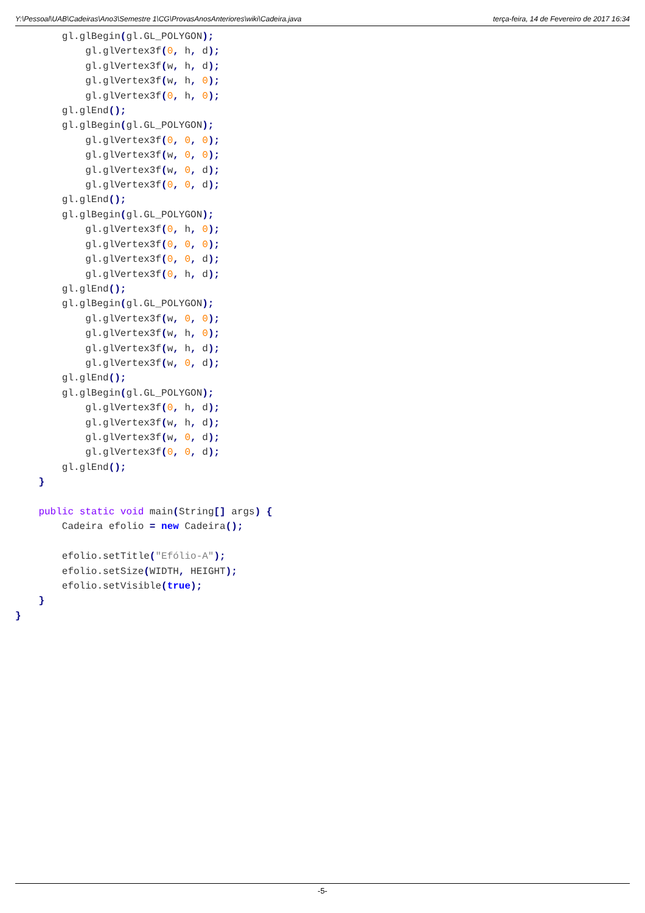Y:\Pessoal\UAB\Cadeiras\Ano3\Semestre 1\CG\ProvasAnosAnteriores\wiki\Cadeira.java terça-feira, 14 de Fevereiro de 2017 16:34
        gl.glBegin(gl.GL_POLYGON);
            gl.glVertex3f(0, h, d);
            gl.glVertex3f(w, h, d);
            gl.glVertex3f(w, h, 0);
            gl.glVertex3f(0, h, 0);
        gl.glEnd();
        gl.glBegin(gl.GL_POLYGON);
            gl.glVertex3f(0, 0, 0);
            gl.glVertex3f(w, 0, 0);
            gl.glVertex3f(w, 0, d);
            gl.glVertex3f(0, 0, d);
        gl.glEnd();
        gl.glBegin(gl.GL_POLYGON);
            gl.glVertex3f(0, h, 0);
            gl.glVertex3f(0, 0, 0);
            gl.glVertex3f(0, 0, d);
            gl.glVertex3f(0, h, d);
        gl.glEnd();
        gl.glBegin(gl.GL_POLYGON);
            gl.glVertex3f(w, 0, 0);
            gl.glVertex3f(w, h, 0);
            gl.glVertex3f(w, h, d);
            gl.glVertex3f(w, 0, d);
        gl.glEnd();
        gl.glBegin(gl.GL_POLYGON);
            gl.glVertex3f(0, h, d);
            gl.glVertex3f(w, h, d);
            gl.glVertex3f(w, 0, d);
            gl.glVertex3f(0, 0, d);
        gl.glEnd();
    }

    public static void main(String[] args) {
        Cadeira efolio = new Cadeira();

        efolio.setTitle("Efólio-A");
        efolio.setSize(WIDTH, HEIGHT);
        efolio.setVisible(true);
    }
}
-5-